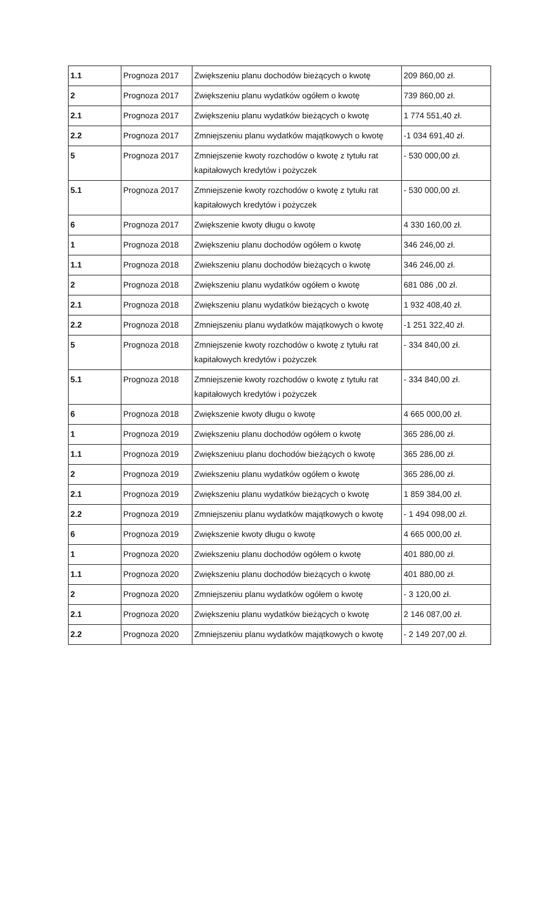| 1.1 | Prognoza 2017 | Zwiększeniu planu dochodów bieżących o kwotę | 209 860,00 zł. |
| 2 | Prognoza 2017 | Zwiększeniu planu wydatków ogółem o kwotę | 739 860,00 zł. |
| 2.1 | Prognoza 2017 | Zwiększeniu planu wydatków bieżących o kwotę | 1 774 551,40 zł. |
| 2.2 | Prognoza 2017 | Zmniejszeniu planu wydatków majątkowych o kwotę | -1 034 691,40 zł. |
| 5 | Prognoza 2017 | Zmniejszenie kwoty rozchodów o kwotę z tytułu rat kapitałowych kredytów i pożyczek | - 530 000,00 zł. |
| 5.1 | Prognoza 2017 | Zmniejszenie kwoty rozchodów o kwotę z tytułu rat kapitałowych kredytów i pożyczek | - 530 000,00 zł. |
| 6 | Prognoza 2017 | Zwiększenie kwoty długu o kwotę | 4 330 160,00 zł. |
| 1 | Prognoza 2018 | Zwiększeniu planu dochodów ogółem o kwotę | 346 246,00 zł. |
| 1.1 | Prognoza 2018 | Zwiekszeniu planu dochodów bieżących o kwotę | 346 246,00 zł. |
| 2 | Prognoza 2018 | Zwiększeniu planu wydatków ogółem o kwotę | 681 086 ,00 zł. |
| 2.1 | Prognoza 2018 | Zwiększeniu planu wydatków bieżących o kwotę | 1 932 408,40 zł. |
| 2.2 | Prognoza 2018 | Zmniejszeniu planu wydatków majątkowych o kwotę | -1 251 322,40 zł. |
| 5 | Prognoza 2018 | Zmniejszenie kwoty rozchodów o kwotę z tytułu rat kapitałowych kredytów i pożyczek | - 334 840,00 zł. |
| 5.1 | Prognoza 2018 | Zmniejszenie kwoty rozchodów o kwotę z tytułu rat kapitałowych kredytów i pożyczek | - 334 840,00 zł. |
| 6 | Prognoza 2018 | Zwiększenie kwoty długu o kwotę | 4 665 000,00 zł. |
| 1 | Prognoza 2019 | Zwiększeniu planu dochodów ogółem o kwotę | 365 286,00 zł. |
| 1.1 | Prognoza 2019 | Zwiększeniuu planu dochodów bieżących o kwotę | 365 286,00 zł. |
| 2 | Prognoza 2019 | Zwiekszeniu planu wydatków ogółem o kwotę | 365 286,00 zł. |
| 2.1 | Prognoza 2019 | Zwiększeniu planu wydatków bieżących o kwotę | 1 859 384,00 zł. |
| 2.2 | Prognoza 2019 | Zmniejszeniu planu wydatków majątkowych o kwotę | - 1 494 098,00 zł. |
| 6 | Prognoza 2019 | Zwiększenie kwoty długu o kwotę | 4 665 000,00 zł. |
| 1 | Prognoza 2020 | Zwiekszeniu planu dochodów ogółem o kwotę | 401 880,00 zł. |
| 1.1 | Prognoza 2020 | Zwiększeniu planu dochodów bieżących o kwotę | 401 880,00 zł. |
| 2 | Prognoza 2020 | Zmniejszeniu planu wydatków ogółem o kwotę | - 3 120,00 zł. |
| 2.1 | Prognoza 2020 | Zwiększeniu planu wydatków bieżących o kwotę | 2 146 087,00 zł. |
| 2.2 | Prognoza 2020 | Zmniejszeniu planu wydatków majątkowych o kwotę | - 2 149 207,00 zł. |